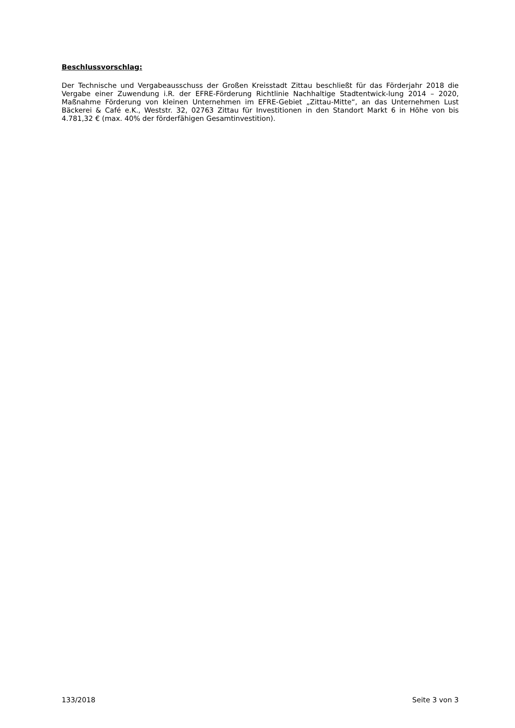Beschlussvorschlag:
Der Technische und Vergabeausschuss der Großen Kreisstadt Zittau beschließt für das Förderjahr 2018 die Vergabe einer Zuwendung i.R. der EFRE-Förderung Richtlinie Nachhaltige Stadtentwick-lung 2014 – 2020, Maßnahme Förderung von kleinen Unternehmen im EFRE-Gebiet „Zittau-Mitte“, an das Unternehmen Lust Bäckerei & Café e.K., Weststr. 32, 02763 Zittau für Investitionen in den Standort Markt 6 in Höhe von bis 4.781,32 € (max. 40% der förderfähigen Gesamtinvestition).
133/2018 Seite 3 von 3